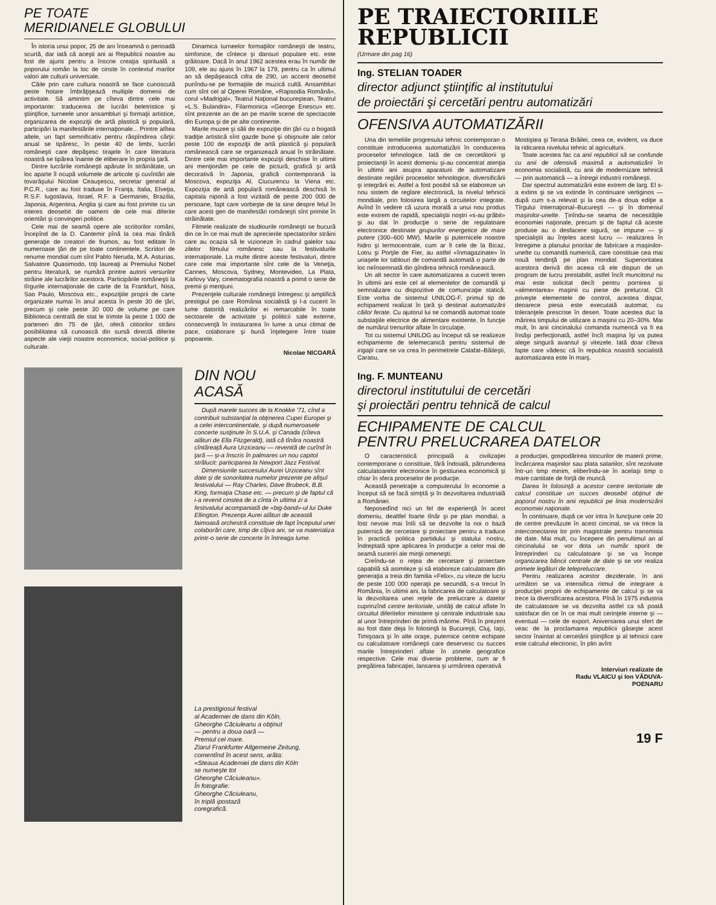PE TOATE
MERIDIANELE GLOBULUI
În istoria unui popor, 25 de ani înseamnă o perioadă scurtă, dar iată că aceşti ani ai Republicii noastre au fost de ajuns pentru a înscrie creaţia spirituală a poporului român la loc de cinste în contextul marilor valori ale culturii universale.
Căile prin care cultura noastră se face cunoscută peste hotare îmbrăţişează multiple domenii de activitate. Să amintim pe cîteva dintre cele mai importante: traducerea de lucrări beletristice şi ştiinţifice, turneele unor ansambluri şi formaţii artistice, organizarea de expoziţii de artă plastică şi populară, participări la manifestările internaţionale... Printre atîtea altele, un fapt semnificativ pentru răspîndirea cărţii: anual se tipăresc, în peste 40 de limbi, lucrări româneşti care depăşesc tirajele în care literatura noastră se tipărea înainte de eliberare în propria ţară.
Dintre lucrările româneşti apărute în străinătate, un loc aparte îl ocupă volumele de articole şi cuvîntări ale tovarăşului Nicolae Ceauşescu, secretar general al P.C.R., care au fost traduse în Franţa, Italia, Elveţia, R.S.F. Iugoslavia, Israel, R.F. a Germaniei, Brazilia, Japonia, Argentina, Anglia şi care au fost primite cu un interes deosebit de oameni de cele mai diferite orientări şi convingeri politice.
Cele mai de seamă opere ale scriitorilor români, începînd de la D. Cantemir pînă la cea mai tînără generaţie de creatori de frumos, au fost editate în numeroase ţări de pe toate continentele. Scriitori de renume mondial cum sînt Pablo Neruda, M.A. Asturias, Salvatore Quasimodo, toţi laureaţi ai Premiului Nobel pentru literatură, se numără printre autorii versurilor străine ale lucrărilor acestora. Participările româneşti la tîrgurile internaţionale de carte de la Frankfurt, Nisa, Sao Paulo, Moscova etc., expoziţiile proprii de carte organizate numai în anul acesta în peste 30 de ţări, precum şi cele peste 30 000 de volume pe care Biblioteca centrală de stat le trimite la peste 1 000 de parteneri din 75 de ţări, oferă cititorilor străini posibilitatea să cunoască din sursă directă diferite aspecte ale vieţii noastre economice, social-politice şi culturale.
Dinamica turneelor formaţiilor româneşti de teatru, simfonice, de cîntece şi dansuri populare etc. este grăitoare. Dacă în anul 1962 acestea erau în număr de 109, ele au ajuns în 1967 la 179, pentru ca în ultimul an să depăşească cifra de 290, un accent deosebit punîndu-se pe formaţiile de muzică cultă. Ansambluri cum sînt cel al Operei Române, «Rapsodia Română», corul «Madrigal», Teatrul Naţional bucureştean, Teatrul «L.S. Bulandra», Filarmonica «George Enescu» etc. sînt prezente an de an pe marile scene de spectacole din Europa şi de pe alte continente.
Marile muzee şi săli de expoziţie din ţări cu o bogată tradiţie artistică sînt gazde bune şi obişnuite ale celor peste 100 de expoziţii de artă plastică şi populară românească care se organizează anual în străinătate. Dintre cele mai importante expoziţii deschise în ultimii ani menţionăm pe cele de pictură, grafică şi artă decorativă în Japonia, grafică contemporană la Moscova, expoziţia Al. Ciucurencu la Viena etc. Expoziţia de artă populară românească deschisă în capitala niponă a fost vizitată de peste 200 000 de persoane, fapt care vorbeşte de la sine despre felul în care acest gen de manifestări româneşti sînt primite în străinătate.
Filmele realizate de studiourile româneşti se bucură din ce în ce mai mult de aprecierile spectatorilor străini care au ocazia să le vizioneze în cadrul galelor sau zilelor filmului românesc sau la festivalurile internaţionale. La multe dintre aceste festivaluri, dintre care cele mai importante sînt cele de la Veneţia, Cannes, Moscova, Sydney, Montevideo, La Plata, Karlovy Vary, cinematografia noastră a primit o serie de premii şi menţiuni.
Prezenţele culturale româneşti întregesc şi amplifică prestigiul pe care România socialistă şi l-a cucerit în lume datorită realizărilor ei remarcabile în toate sectoarele de activitate şi politicii sale externe, consecvenţă în instaurarea în lume a unui climat de pace, colaborare şi bună înţelegere între toate popoarele.
Nicolae NICOARĂ
DIN NOU
ACASĂ
După marele succes de la Knokke '71, cînd a contribuit substanţial la obţinerea Cupei Europei şi a celei intercontinentale, şi după numeroasele concerte susţinute în S.U.A. şi Canada (cîteva alături de Ella Fitzgerald), iată că tînăra noastră cîntăreaţă Aura Urziceanu — revenită de curînd în ţară — şi-a înscris în palmares un nou capitol strălucit: participarea la Newport Jazz Festival.
Dimensiunile succesului Aurei Urziceanu sînt date şi de sonoritatea numelor prezente pe afişul festivalului — Ray Charles, Dave Brubeck, B.B. King, formaţia Chase etc. — precum şi de faptul că i-a revenit cinstea de a cînta în ultima zi a festivalului acompaniată de «big-band»-ul lui Duke Ellington. Prezenţa Aurei alături de această faimoasă orchestră constituie de fapt începutul unei colaborări care, timp de cîţiva ani, se va materializa printr-o serie de concerte în întreaga lume.
La prestigiosul festival
al Academiei de dans din Köln,
Gheorghe Căciuleanu a obţinut
— pentru a doua oară —
Premiul cel mare.
Ziarul Frankfurter Allgemeine Zeitung,
comentînd în acest sens, arăta:
«Steaua Academiei de dans din Köln
se numeşte tot
Gheorghe Căciuleanu».
În fotografie:
Gheorghe Căciuleanu,
în triplă ipostază
coregrafică.
PE TRAIECTORIILE
REPUBLICII
(Urmare din pag 16)
Ing. STELIAN TOADER
director adjunct ştiinţific al institutului
de proiectări şi cercetări pentru automatizări
OFENSIVA AUTOMATIZĂRII
Una din temeliile progresului tehnic contemporan o constituie introducerea automatizării în conducerea proceselor tehnologice. Iată de ce cercetătorii şi proiectanţii în acest domeniu şi-au concentrat atenţia în ultimii ani asupra aparaturii de automatizare destinate reglării proceselor tehnologice, diversificării şi integrării ei. Astfel a fost posibil să se elaboreze un nou sistem de reglare electronică, la nivelul tehnicii mondiale, prin folosirea largă a circuitelor integrate. Avînd în vedere că uzura morală a unui nou produs este extrem de rapidă, specialiştii noştri «s-au grăbit» şi au dat în producţie o serie de regulatoare electronice destinate grupurilor energetice de mare putere (300–600 MW). Marile şi puternicele noastre hidro şi termocentrale, cum ar fi cele de la Bicaz, Lotru şi Porţile de Fier, au astfel «înmagazinate» în uriaşele lor tablouri de comandă automată o parte de loc neînsemnată din gîndirea tehnică românească.
Un alt sector în care automatizarea a cucerit teren în ultimii ani este cel al elementelor de comandă şi semnalizare cu dispozitive de comunicaţie statică. Este vorba de sistemul UNILOG-F, primul tip de echipament realizat în ţară şi destinat automatizării căilor ferate. Cu ajutorul lui se comandă automat toate substaţiile electrice de alimentare existente, în funcţie de numărul trenurilor aflate în circulaţie.
Tot cu sistemul UNILOG au început să se realizeze echipamente de telemecanică pentru sistemul de irigaţii care se va crea în perimetrele Calafat–Băileşti, Carasu,
Mostiştea şi Terasa Brăilei, ceea ce, evident, va duce la ridicarea nivelului tehnic al agriculturii.
Toate acestea fac ca anii republicii să se confunde cu anii de ofensivă maximă a automatizării în economia socialistă, cu anii de modernizare tehnică — prin automatică — a întregii industrii româneşti.
Dar spectrul automatizării este extrem de larg. El s-a extins şi se va extinde în continuare vertiginos — după cum s-a relevat şi la cea de-a doua ediţie a Tîrgului Internaţional–Bucureşti — şi în domeniul maşinilor-unelte. Ţinîndu-se seama de necesităţile economiei naţionale, precum şi de faptul că aceste produse au o desfacere sigură, se impune — şi specialiştii au înţeles acest lucru — realizarea în întregime a planului prioritar de fabricare a maşinilor-unelte cu comandă numerică, care constituie cea mai nouă tendinţă pe plan mondial. Superioritatea acestora derivă din aceea că ele dispun de un program de lucru prestabilit, astfel încît muncitorul nu mai este solicitat decît pentru pornirea şi «alimentarea» maşinii cu piese de prelucrat. Cît priveşte elementele de control, acestea dispar, deoarece piesa este executată automat, cu toleranţele prescrise în desen. Toate acestea duc la mărirea timpului de utilizare a maşinii cu 20–30%. Mai mult, în anii cincinalului comanda numerică va fi ea însăşi perfecţionată, astfel încît maşina îşi va putea alege singură avansul şi vitezele. Iată doar cîteva fapte care vădesc că în republica noastră socialistă automatizarea este în marş.
Ing. F. MUNTEANU
directorul institutului de cercetări
şi proiectări pentru tehnică de calcul
ECHIPAMENTE DE CALCUL
PENTRU PRELUCRAREA DATELOR
O caracteristică principală a civilizaţiei contemporane o constituie, fără îndoială, pătrunderea calculatoarelor electronice în gestiunea economică şi chiar în sfera proceselor de producţie.
Această penetraţie a computerului în economie a început să se facă simţită şi în dezvoltarea industrială a României.
Neposedînd nici un fel de experienţă în acest domeniu, dealtfel foarte tînăr şi pe plan mondial, a fost nevoie mai întîi să se dezvolte la noi o bază puternică de cercetare şi proiectare pentru a traduce în practică politica partidului şi statului nostru, îndreptată spre aplicarea în producţie a celor mai de seamă cuceriri ale minţii omeneşti.
Creîndu-se o reţea de cercetare şi proiectare capabilă să asimileze şi să elaboreze calculatoare din generaţia a treia din familia «Felix», cu viteze de lucru de peste 100 000 operaţii pe secundă, s-a trecut în România, în ultimii ani, la fabricarea de calculatoare şi la dezvoltarea unei reţele de prelucrare a datelor cuprinzînd centre teritoriale, unităţi de calcul aflate în circuitul diferitelor ministere şi centrale industriale sau al unor întreprinderi de primă mărime. Pînă în prezent au fost date deja în folosinţă la Bucureşti, Cluj, Iaşi, Timişoara şi în alte oraşe, puternice centre echipate cu calculatoare româneşti care deservesc cu succes marile întreprinderi aflate în zonele geografice respective. Cele mai diverse probleme, cum ar fi pregătirea fabricaţiei, lansarea şi urmărirea operativă
a producţiei, gospodărirea stocurilor de materii prime, încărcarea maşinilor sau plata salariilor, sînt rezolvate într-un timp minim, eliberîndu-se în acelaşi timp o mare cantitate de forţă de muncă.
Darea în folosinţă a acestor centre teritoriale de calcul constituie un succes deosebit obţinut de poporul nostru în anii republicii pe linia modernizării economiei naţionale.
În continuare, după ce vor intra în funcţiune cele 20 de centre prevăzute în acest cincinal, se va trece la interconectarea lor prin magistrale pentru transmisia de date. Mai mult, cu începere din penultimul an al cincinalului se vor dota un număr sporit de întreprinderi cu calculatoare şi se va începe organizarea băncii centrale de date şi se vor realiza primele legături de teleprelucrare.
Pentru realizarea acestor deziderate, în anii următori se va intensifica ritmul de integrare a producţiei proprii de echipamente de calcul şi se va trece la diversificarea acestora. Pînă în 1975 industria de calculatoare se va dezvolta astfel ca să poată satisface din ce în ce mai mult cerinţele interne şi — eventual — cele de export. Aniversarea unui sfert de veac de la proclamarea republicii găseşte acest sector înaintat al cercetării ştiinţifice şi al tehnicii care este calculul electronic, în plin avînt
Interviuri realizate de
Radu VLAICU şi Ion VĂDUVA-
POENARU
19 F